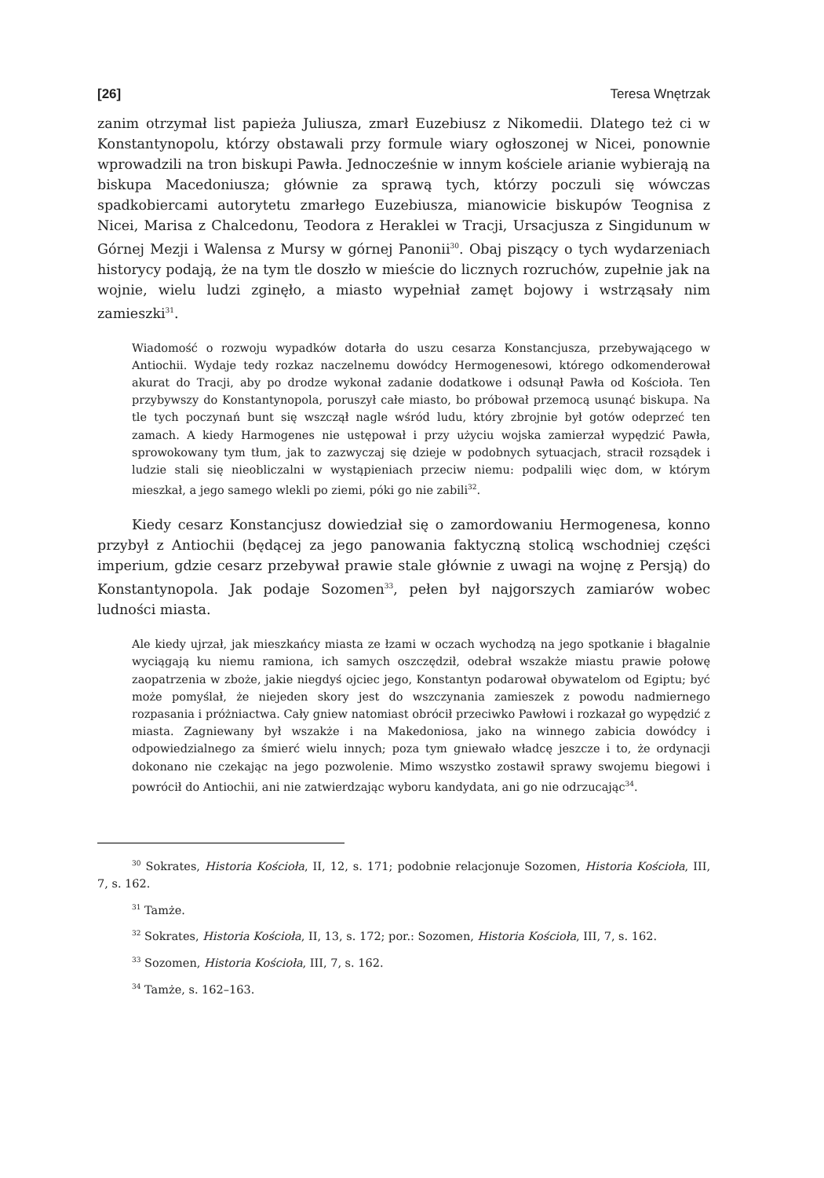[26] Teresa Wnętrzak
zanim otrzymał list papieża Juliusza, zmarł Euzebiusz z Nikomedii. Dlatego też ci w Konstantynopolu, którzy obstawali przy formule wiary ogłoszonej w Nicei, ponownie wprowadzili na tron biskupi Pawła. Jednocześnie w innym kościele arianie wybierają na biskupa Macedoniusza; głównie za sprawą tych, którzy poczuli się wówczas spadkobiercami autorytetu zmarłego Euzebiusza, mianowicie biskupów Teognisa z Nicei, Marisa z Chalcedonu, Teodora z Heraklei w Tracji, Ursacjusza z Singidunum w Górnej Mezji i Walensa z Mursy w górnej Panonii<sup>30</sup>. Obaj piszący o tych wydarzeniach historycy podają, że na tym tle doszło w mieście do licznych rozruchów, zupełnie jak na wojnie, wielu ludzi zginęło, a miasto wypełniał zamęt bojowy i wstrząsały nim zamieszki<sup>31</sup>.
Wiadomość o rozwoju wypadków dotarła do uszu cesarza Konstancjusza, przebywającego w Antiochii. Wydaje tedy rozkaz naczelnemu dowódcy Hermogenesowi, którego odkomenderował akurat do Tracji, aby po drodze wykonał zadanie dodatkowe i odsunął Pawła od Kościoła. Ten przybywszy do Konstantynopola, poruszył całe miasto, bo próbował przemocą usunąć biskupa. Na tle tych poczynań bunt się wszczął nagle wśród ludu, który zbrojnie był gotów odeprzeć ten zamach. A kiedy Harmogenes nie ustępował i przy użyciu wojska zamierzał wypędzić Pawła, sprowokowany tym tłum, jak to zazwyczaj się dzieje w podobnych sytuacjach, stracił rozsądek i ludzie stali się nieobliczalni w wystąpieniach przeciw niemu: podpalili więc dom, w którym mieszkał, a jego samego wlekli po ziemi, póki go nie zabili<sup>32</sup>.
Kiedy cesarz Konstancjusz dowiedział się o zamordowaniu Hermogenesa, konno przybył z Antiochii (będącej za jego panowania faktyczną stolicą wschodniej części imperium, gdzie cesarz przebywał prawie stale głównie z uwagi na wojnę z Persją) do Konstantynopola. Jak podaje Sozomen<sup>33</sup>, pełen był najgorszych zamiarów wobec ludności miasta.
Ale kiedy ujrzał, jak mieszkańcy miasta ze łzami w oczach wychodzą na jego spotkanie i błagalnie wyciągają ku niemu ramiona, ich samych oszczędził, odebrał wszakże miastu prawie połowę zaopatrzenia w zboże, jakie niegdyś ojciec jego, Konstantyn podarował obywatelom od Egiptu; być może pomyślał, że niejeden skory jest do wszczynania zamieszek z powodu nadmiernego rozpasania i próżniactwa. Cały gniew natomiast obrócił przeciwko Pawłowi i rozkazał go wypędzić z miasta. Zagniewany był wszakże i na Makedoniosa, jako na winnego zabicia dowódcy i odpowiedzialnego za śmierć wielu innych; poza tym gniewało władcę jeszcze i to, że ordynacji dokonano nie czekając na jego pozwolenie. Mimo wszystko zostawił sprawy swojemu biegowi i powrócił do Antiochii, ani nie zatwierdzając wyboru kandydata, ani go nie odrzucając<sup>34</sup>.
<sup>30</sup> Sokrates, Historia Kościoła, II, 12, s. 171; podobnie relacjonuje Sozomen, Historia Kościoła, III, 7, s. 162.
<sup>31</sup> Tamże.
<sup>32</sup> Sokrates, Historia Kościoła, II, 13, s. 172; por.: Sozomen, Historia Kościoła, III, 7, s. 162.
<sup>33</sup> Sozomen, Historia Kościoła, III, 7, s. 162.
<sup>34</sup> Tamże, s. 162–163.